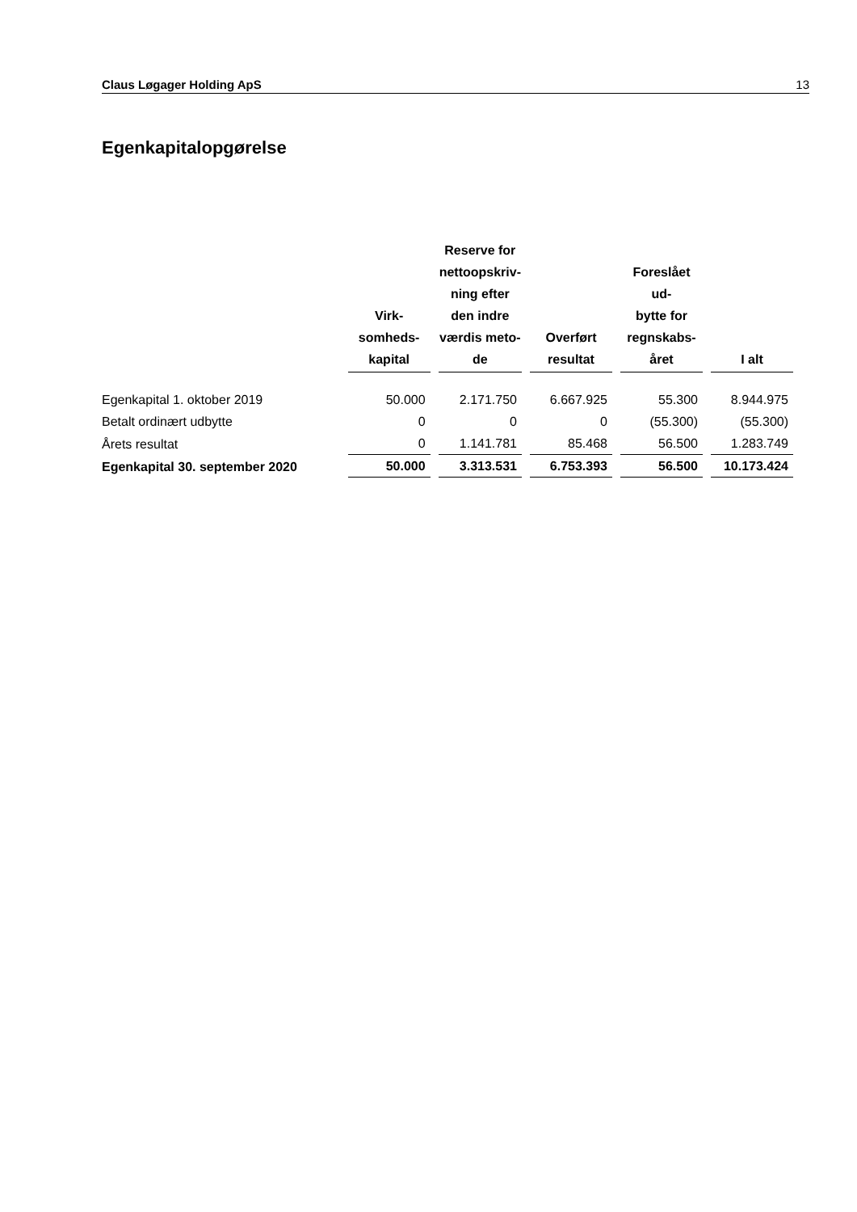Claus Løgager Holding ApS 13
Egenkapitalopgørelse
| | Virk- somheds- kapital | Reserve for nettoopskriv- ning efter den indre værdis meto- de | Overført resultat | Foreslået ud- bytte for regnskabs- året | I alt |
| --- | --- | --- | --- | --- | --- |
| Egenkapital 1. oktober 2019 | 50.000 | 2.171.750 | 6.667.925 | 55.300 | 8.944.975 |
| Betalt ordinært udbytte | 0 | 0 | 0 | (55.300) | (55.300) |
| Årets resultat | 0 | 1.141.781 | 85.468 | 56.500 | 1.283.749 |
| Egenkapital 30. september 2020 | 50.000 | 3.313.531 | 6.753.393 | 56.500 | 10.173.424 |